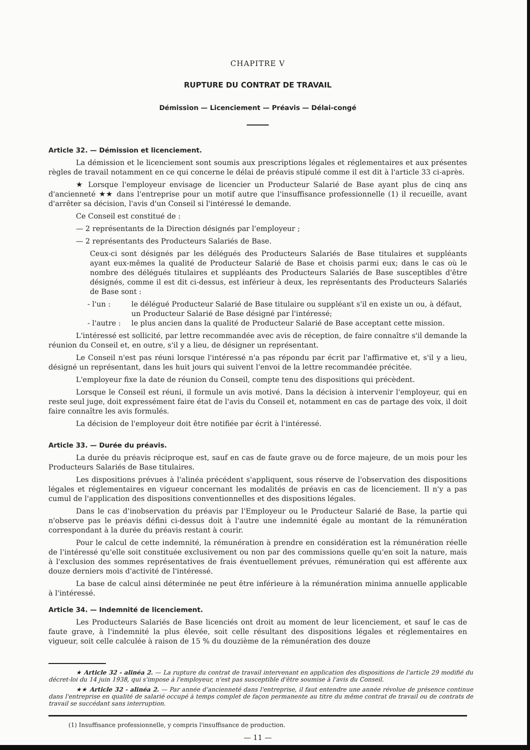CHAPITRE V
RUPTURE DU CONTRAT DE TRAVAIL
Démission — Licenciement — Préavis — Délai-congé
Article 32. — Démission et licenciement.
La démission et le licenciement sont soumis aux prescriptions légales et réglementaires et aux présentes règles de travail notamment en ce qui concerne le délai de préavis stipulé comme il est dit à l'article 33 ci-après.
★ Lorsque l'employeur envisage de licencier un Producteur Salarié de Base ayant plus de cinq ans d'ancienneté ★★ dans l'entreprise pour un motif autre que l'insuffisance professionnelle (1) il recueille, avant d'arrêter sa décision, l'avis d'un Conseil si l'intéressé le demande.
Ce Conseil est constitué de :
— 2 représentants de la Direction désignés par l'employeur ;
— 2 représentants des Producteurs Salariés de Base.
Ceux-ci sont désignés par les délégués des Producteurs Salariés de Base titulaires et suppléants ayant eux-mêmes la qualité de Producteur Salarié de Base et choisis parmi eux; dans le cas où le nombre des délégués titulaires et suppléants des Producteurs Salariés de Base susceptibles d'être désignés, comme il est dit ci-dessus, est inférieur à deux, les représentants des Producteurs Salariés de Base sont :
- l'un : le délégué Producteur Salarié de Base titulaire ou suppléant s'il en existe un ou, à défaut, un Producteur Salarié de Base désigné par l'intéressé;
- l'autre : le plus ancien dans la qualité de Producteur Salarié de Base acceptant cette mission.
L'intéressé est sollicité, par lettre recommandée avec avis de réception, de faire connaître s'il demande la réunion du Conseil et, en outre, s'il y a lieu, de désigner un représentant.
Le Conseil n'est pas réuni lorsque l'intéressé n'a pas répondu par écrit par l'affirmative et, s'il y a lieu, désigné un représentant, dans les huit jours qui suivent l'envoi de la lettre recommandée précitée.
L'employeur fixe la date de réunion du Conseil, compte tenu des dispositions qui précèdent.
Lorsque le Conseil est réuni, il formule un avis motivé. Dans la décision à intervenir l'employeur, qui en reste seul juge, doit expressément faire état de l'avis du Conseil et, notamment en cas de partage des voix, il doit faire connaître les avis formulés.
La décision de l'employeur doit être notifiée par écrit à l'intéressé.
Article 33. — Durée du préavis.
La durée du préavis réciproque est, sauf en cas de faute grave ou de force majeure, de un mois pour les Producteurs Salariés de Base titulaires.
Les dispositions prévues à l'alinéa précédent s'appliquent, sous réserve de l'observation des dispositions légales et réglementaires en vigueur concernant les modalités de préavis en cas de licenciement. Il n'y a pas cumul de l'application des dispositions conventionnelles et des dispositions légales.
Dans le cas d'inobservation du préavis par l'Employeur ou le Producteur Salarié de Base, la partie qui n'observe pas le préavis défini ci-dessus doit à l'autre une indemnité égale au montant de la rémunération correspondant à la durée du préavis restant à courir.
Pour le calcul de cette indemnité, la rémunération à prendre en considération est la rémunération réelle de l'intéressé qu'elle soit constituée exclusivement ou non par des commissions quelle qu'en soit la nature, mais à l'exclusion des sommes représentatives de frais éventuellement prévues, rémunération qui est afférente aux douze derniers mois d'activité de l'intéressé.
La base de calcul ainsi déterminée ne peut être inférieure à la rémunération minima annuelle applicable à l'intéressé.
Article 34. — Indemnité de licenciement.
Les Producteurs Salariés de Base licenciés ont droit au moment de leur licenciement, et sauf le cas de faute grave, à l'indemnité la plus élevée, soit celle résultant des dispositions légales et réglementaires en vigueur, soit celle calculée à raison de 15 % du douzième de la rémunération des douze
★ Article 32 - alinéa 2. — La rupture du contrat de travail intervenant en application des dispositions de l'article 29 modifié du décret-loi du 14 juin 1938, qui s'impose à l'employeur, n'est pas susceptible d'être soumise à l'avis du Conseil.
★★ Article 32 - alinéa 2. — Par année d'ancienneté dans l'entreprise, il faut entendre une année révolue de présence continue dans l'entreprise en qualité de salarié occupé à temps complet de façon permanente au titre du même contrat de travail ou de contrats de travail se succédant sans interruption.
(1) Insuffisance professionnelle, y compris l'insuffisance de production.
— 11 —